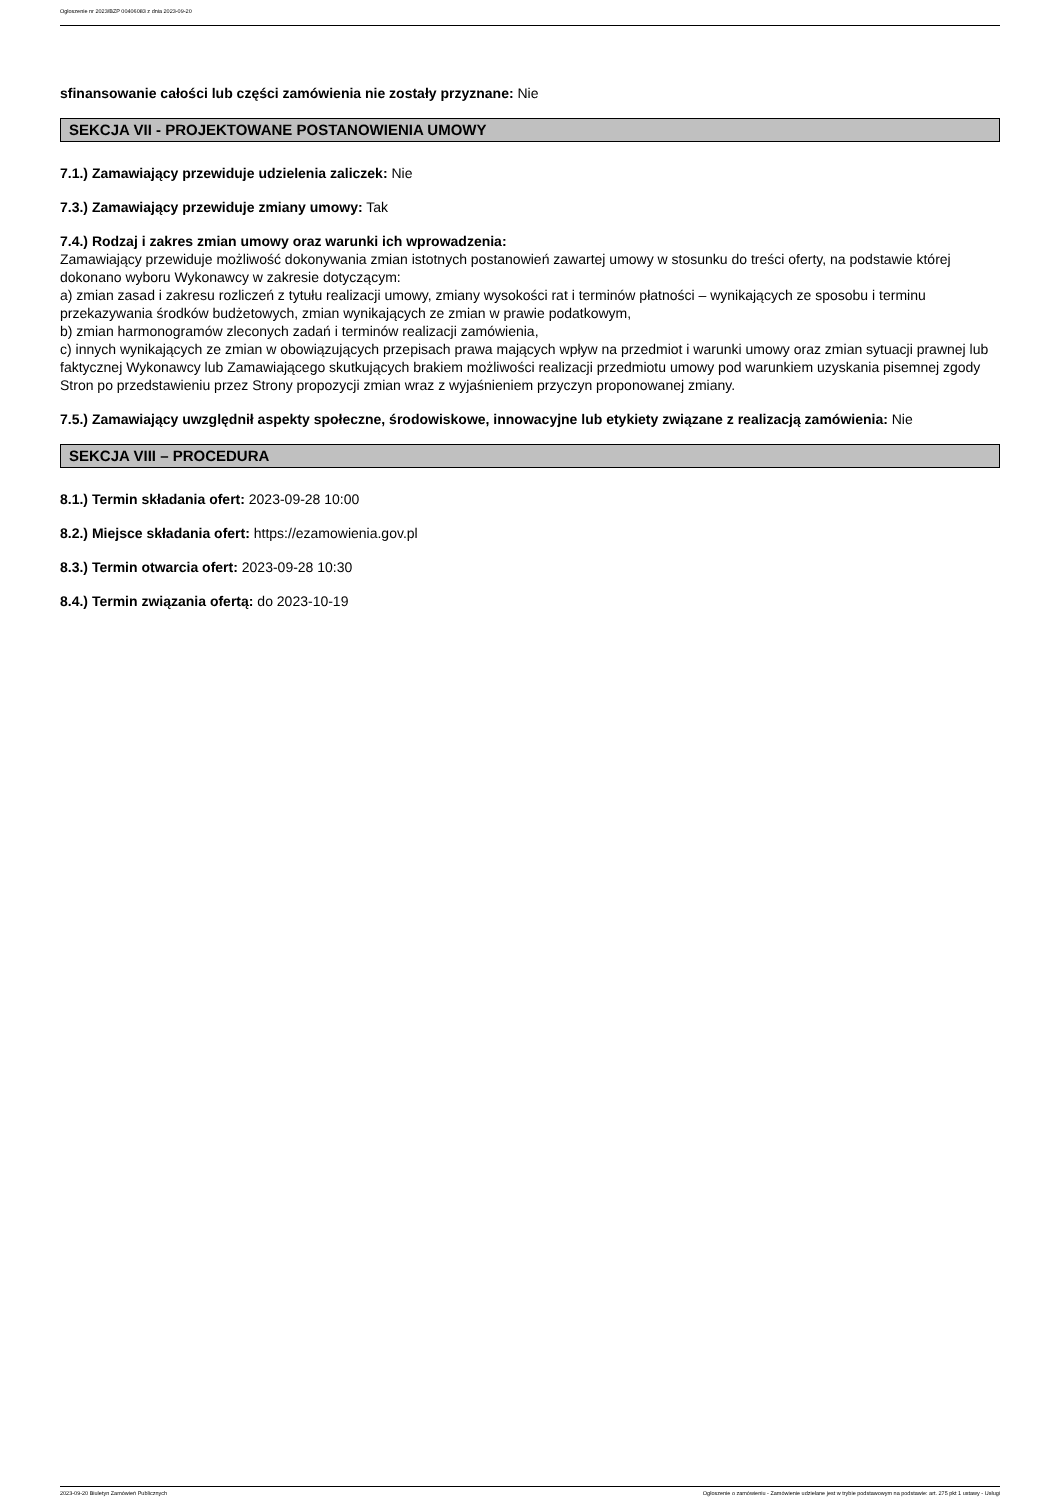Ogłoszenie nr 2023/BZP 00406083 z dnia 2023-09-20
sfinansowanie całości lub części zamówienia nie zostały przyznane: Nie
SEKCJA VII - PROJEKTOWANE POSTANOWIENIA UMOWY
7.1.) Zamawiający przewiduje udzielenia zaliczek: Nie
7.3.) Zamawiający przewiduje zmiany umowy: Tak
7.4.) Rodzaj i zakres zmian umowy oraz warunki ich wprowadzenia:
Zamawiający przewiduje możliwość dokonywania zmian istotnych postanowień zawartej umowy w stosunku do treści oferty, na podstawie której dokonano wyboru Wykonawcy w zakresie dotyczącym:
a) zmian zasad i zakresu rozliczeń z tytułu realizacji umowy, zmiany wysokości rat i terminów płatności – wynikających ze sposobu i terminu przekazywania środków budżetowych, zmian wynikających ze zmian w prawie podatkowym,
b) zmian harmonogramów zleconych zadań i terminów realizacji zamówienia,
c) innych wynikających ze zmian w obowiązujących przepisach prawa mających wpływ na przedmiot i warunki umowy oraz zmian sytuacji prawnej lub faktycznej Wykonawcy lub Zamawiającego skutkujących brakiem możliwości realizacji przedmiotu umowy pod warunkiem uzyskania pisemnej zgody Stron po przedstawieniu przez Strony propozycji zmian wraz z wyjaśnieniem przyczyn proponowanej zmiany.
7.5.) Zamawiający uwzględnił aspekty społeczne, środowiskowe, innowacyjne lub etykiety związane z realizacją zamówienia: Nie
SEKCJA VIII – PROCEDURA
8.1.) Termin składania ofert: 2023-09-28 10:00
8.2.) Miejsce składania ofert: https://ezamowienia.gov.pl
8.3.) Termin otwarcia ofert: 2023-09-28 10:30
8.4.) Termin związania ofertą: do 2023-10-19
2023-09-20 Biuletyn Zamówień Publicznych Ogłoszenie o zamówieniu - Zamówienie udzielane jest w trybie podstawowym na podstawie: art. 275 pkt 1 ustawy - Usługi